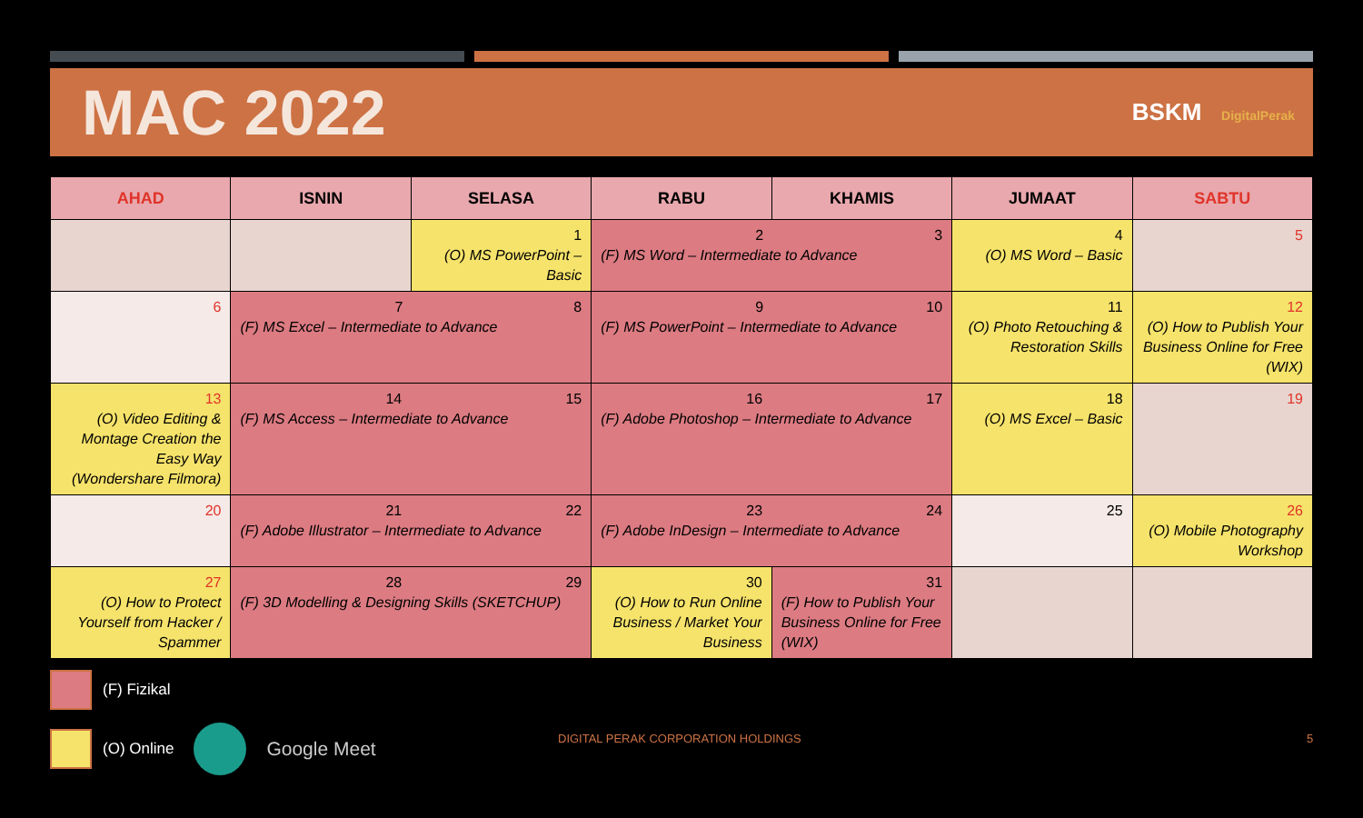MAC 2022
BSKM DigitalPerak
| AHAD | ISNIN | SELASA | RABU | KHAMIS | JUMAAT | SABTU |
| --- | --- | --- | --- | --- | --- | --- |
| | | 1 (O) MS PowerPoint – Basic | 2 3 (F) MS Word – Intermediate to Advance | | 4 (O) MS Word – Basic | 5 |
| 6 | 7 8 (F) MS Excel – Intermediate to Advance | | 9 10 (F) MS PowerPoint – Intermediate to Advance | | 11 (O) Photo Retouching & Restoration Skills | 12 (O) How to Publish Your Business Online for Free (WIX) |
| 13 (O) Video Editing & Montage Creation the Easy Way (Wondershare Filmora) | 14 15 (F) MS Access – Intermediate to Advance | | 16 17 (F) Adobe Photoshop – Intermediate to Advance | | 18 (O) MS Excel – Basic | 19 |
| 20 | 21 22 (F) Adobe Illustrator – Intermediate to Advance | | 23 24 (F) Adobe InDesign – Intermediate to Advance | | 25 | 26 (O) Mobile Photography Workshop |
| 27 (O) How to Protect Yourself from Hacker / Spammer | 28 29 (F) 3D Modelling & Designing Skills (SKETCHUP) | | 30 (O) How to Run Online Business / Market Your Business | 31 (F) How to Publish Your Business Online for Free (WIX) | | |
(F) Fizikal
(O) Online Google Meet
DIGITAL PERAK CORPORATION HOLDINGS
5